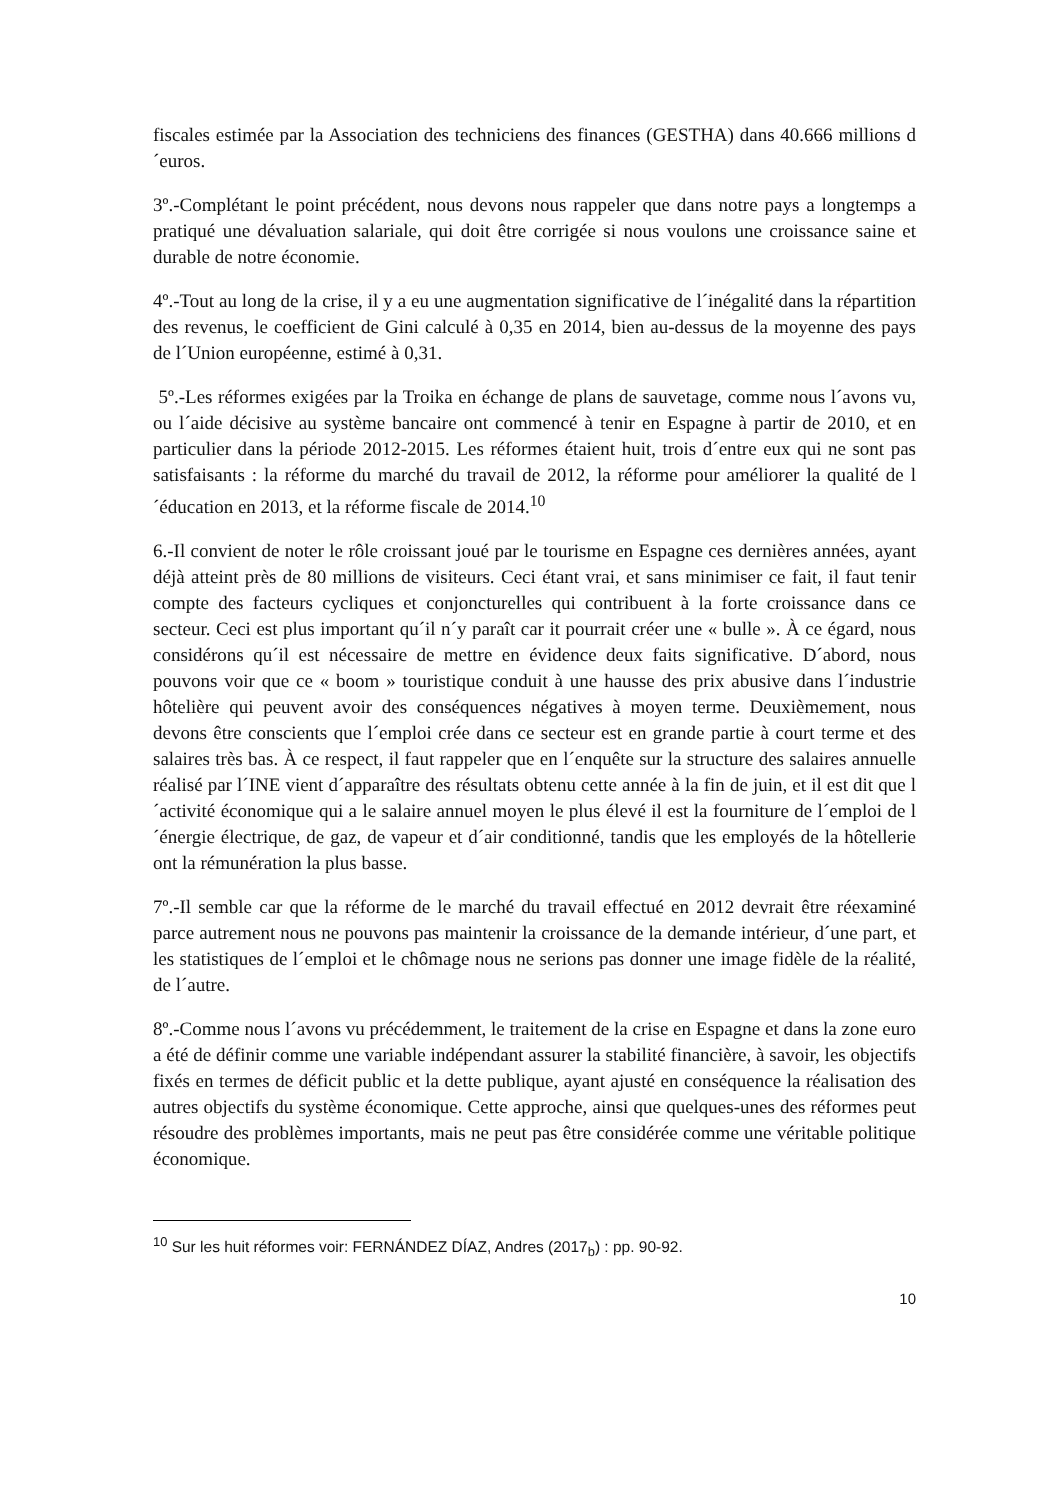fiscales estimée par la Association des techniciens des finances (GESTHA) dans 40.666 millions d´euros.
3º.-Complétant le point précédent, nous devons nous rappeler que dans notre pays a longtemps a pratiqué une dévaluation salariale, qui doit être corrigée si nous voulons une croissance saine et durable de notre économie.
4º.-Tout au long de la crise, il y a eu une augmentation significative de l´inégalité dans la répartition des revenus, le coefficient de Gini calculé à 0,35 en 2014, bien au-dessus de la moyenne des pays de l´Union européenne, estimé à 0,31.
5º.-Les réformes exigées par la Troika en échange de plans de sauvetage, comme nous l´avons vu, ou l´aide décisive au système bancaire ont commencé à tenir en Espagne à partir de 2010, et en particulier dans la période 2012-2015. Les réformes étaient huit, trois d´entre eux qui ne sont pas satisfaisants : la réforme du marché du travail de 2012, la réforme pour améliorer la qualité de l´éducation en 2013, et la réforme fiscale de 2014.<sup>10</sup>
6.-Il convient de noter le rôle croissant joué par le tourisme en Espagne ces dernières années, ayant déjà atteint près de 80 millions de visiteurs. Ceci étant vrai, et sans minimiser ce fait, il faut tenir compte des facteurs cycliques et conjoncturelles qui contribuent à la forte croissance dans ce secteur. Ceci est plus important qu´il n´y paraît car it pourrait créer une « bulle ». À ce égard, nous considérons qu´il est nécessaire de mettre en évidence deux faits significative. D´abord, nous pouvons voir que ce « boom » touristique conduit à une hausse des prix abusive dans l´industrie hôtelière qui peuvent avoir des conséquences négatives à moyen terme. Deuxièmement, nous devons être conscients que l´emploi crée dans ce secteur est en grande partie à court terme et des salaires très bas. À ce respect, il faut rappeler que en l´enquête sur la structure des salaires annuelle réalisé par l´INE vient d´apparaître des résultats obtenu cette année à la fin de juin, et il est dit que l´activité économique qui a le salaire annuel moyen le plus élevé il est la fourniture de l´emploi de l´énergie électrique, de gaz, de vapeur et d´air conditionné, tandis que les employés de la hôtellerie ont la rémunération la plus basse.
7º.-Il semble car que la réforme de le marché du travail effectué en 2012 devrait être réexaminé parce autrement nous ne pouvons pas maintenir la croissance de la demande intérieur, d´une part, et les statistiques de l´emploi et le chômage nous ne serions pas donner une image fidèle de la réalité, de l´autre.
8º.-Comme nous l´avons vu précédemment, le traitement de la crise en Espagne et dans la zone euro a été de définir comme une variable indépendant assurer la stabilité financière, à savoir, les objectifs fixés en termes de déficit public et la dette publique, ayant ajusté en conséquence la réalisation des autres objectifs du système économique. Cette approche, ainsi que quelques-unes des réformes peut résoudre des problèmes importants, mais ne peut pas être considérée comme une véritable politique économique.
<sup>10</sup> Sur les huit réformes voir: FERNÁNDEZ DÍAZ, Andres (2017<sub>b</sub>) : pp. 90-92.
10